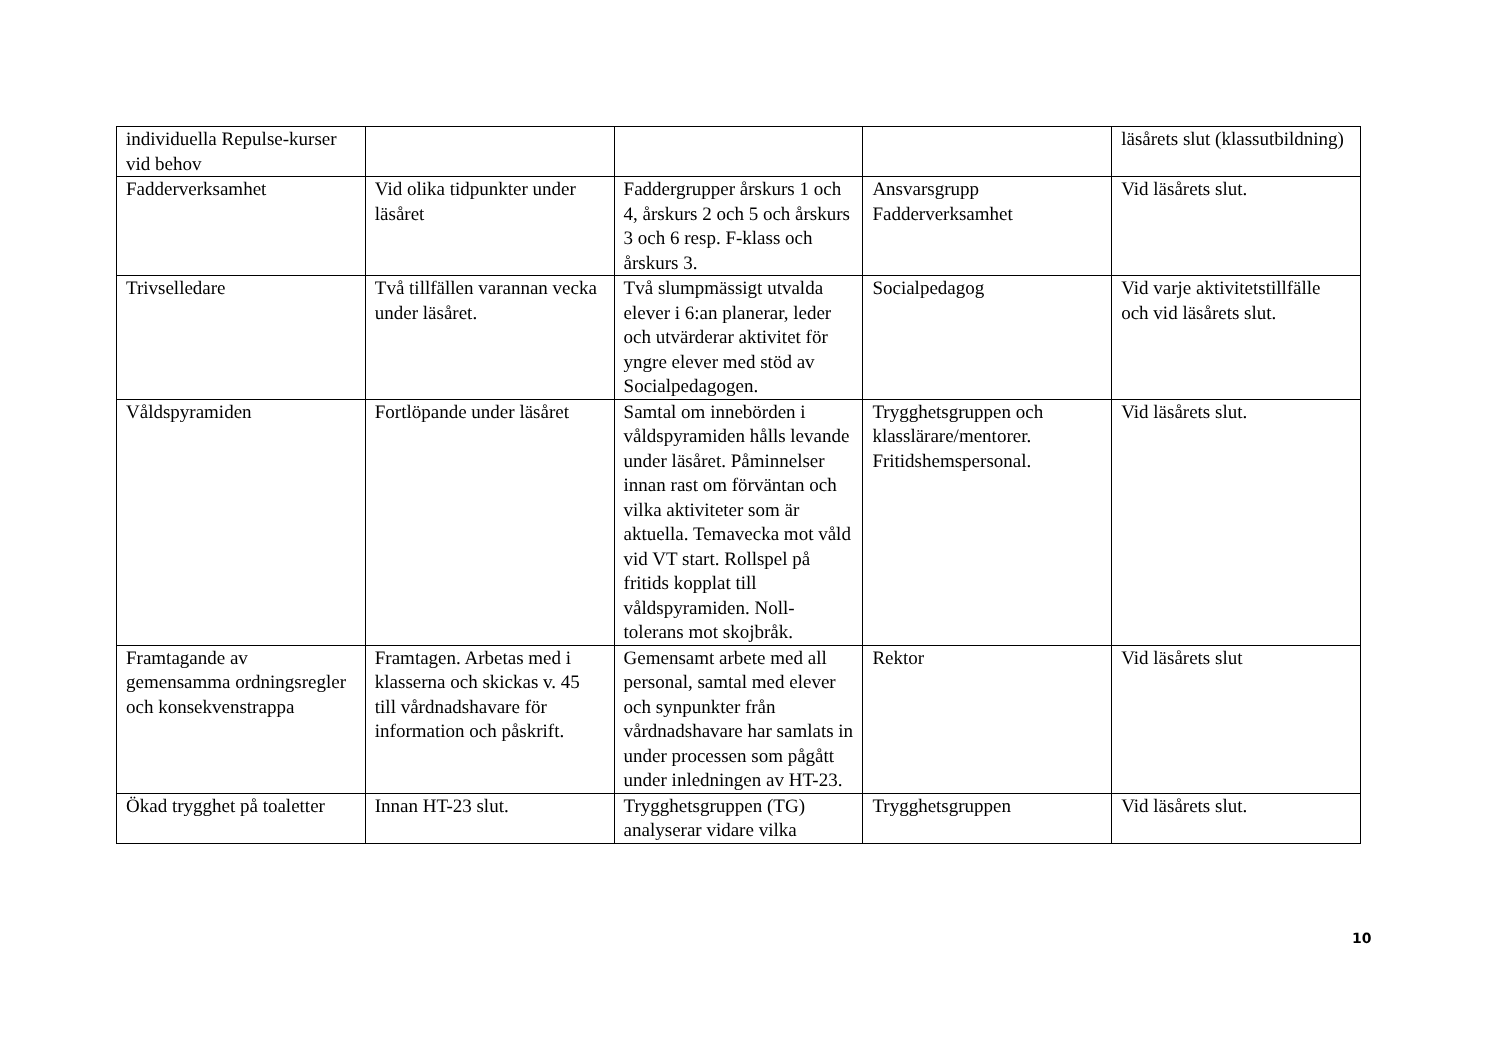| individuella Repulse-kurser vid behov | | | | läsårets slut (klassutbildning) |
| Fadderverksamhet | Vid olika tidpunkter under läsåret | Faddergrupper årskurs 1 och 4, årskurs 2 och 5 och årskurs 3 och 6 resp. F-klass och årskurs 3. | Ansvarsgrupp Fadderverksamhet | Vid läsårets slut. |
| Trivselledare | Två tillfällen varannan vecka under läsåret. | Två slumpmässigt utvalda elever i 6:an planerar, leder och utvärderar aktivitet för yngre elever med stöd av Socialpedagogen. | Socialpedagog | Vid varje aktivitetstillfälle och vid läsårets slut. |
| Våldspyramiden | Fortlöpande under läsåret | Samtal om innebörden i våldspyramiden hålls levande under läsåret. Påminnelser innan rast om förväntan och vilka aktiviteter som är aktuella. Temavecka mot våld vid VT start. Rollspel på fritids kopplat till våldspyramiden. Noll-tolerans mot skojbråk. | Trygghetsgruppen och klasslärare/mentorer. Fritidshemspersonal. | Vid läsårets slut. |
| Framtagande av gemensamma ordningsregler och konsekvenstrappa | Framtagen. Arbetas med i klasserna och skickas v. 45 till vårdnadshavare för information och påskrift. | Gemensamt arbete med all personal, samtal med elever och synpunkter från vårdnadshavare har samlats in under processen som pågått under inledningen av HT-23. | Rektor | Vid läsårets slut |
| Ökad trygghet på toaletter | Innan HT-23 slut. | Trygghetsgruppen (TG) analyserar vidare vilka | Trygghetsgruppen | Vid läsårets slut. |
10